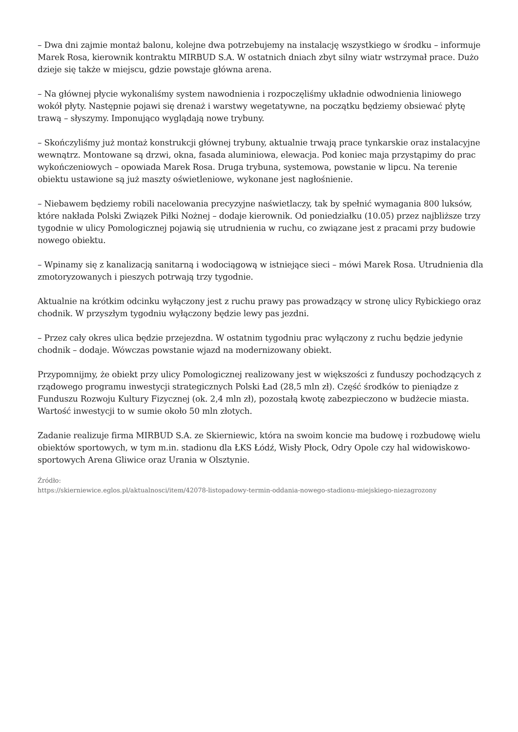– Dwa dni zajmie montaż balonu, kolejne dwa potrzebujemy na instalację wszystkiego w środku – informuje Marek Rosa, kierownik kontraktu MIRBUD S.A. W ostatnich dniach zbyt silny wiatr wstrzymał prace. Dużo dzieje się także w miejscu, gdzie powstaje główna arena.
– Na głównej płycie wykonaliśmy system nawodnienia i rozpoczęliśmy układnie odwodnienia liniowego wokół płyty. Następnie pojawi się drenaż i warstwy wegetatywne, na początku będziemy obsiewać płytę trawą – słyszymy. Imponująco wyglądają nowe trybuny.
– Skończyliśmy już montaż konstrukcji głównej trybuny, aktualnie trwają prace tynkarskie oraz instalacyjne wewnątrz. Montowane są drzwi, okna, fasada aluminiowa, elewacja. Pod koniec maja przystąpimy do prac wykończeniowych – opowiada Marek Rosa. Druga trybuna, systemowa, powstanie w lipcu. Na terenie obiektu ustawione są już maszty oświetleniowe, wykonane jest nagłośnienie.
– Niebawem będziemy robili nacelowania precyzyjne naświetlaczy, tak by spełnić wymagania 800 luksów, które nakłada Polski Związek Piłki Nożnej – dodaje kierownik. Od poniedziałku (10.05) przez najbliższe trzy tygodnie w ulicy Pomologicznej pojawią się utrudnienia w ruchu, co związane jest z pracami przy budowie nowego obiektu.
– Wpinamy się z kanalizacją sanitarną i wodociągową w istniejące sieci – mówi Marek Rosa. Utrudnienia dla zmotoryzowanych i pieszych potrwają trzy tygodnie.
Aktualnie na krótkim odcinku wyłączony jest z ruchu prawy pas prowadzący w stronę ulicy Rybickiego oraz chodnik. W przyszłym tygodniu wyłączony będzie lewy pas jezdni.
– Przez cały okres ulica będzie przejezdna. W ostatnim tygodniu prac wyłączony z ruchu będzie jedynie chodnik – dodaje. Wówczas powstanie wjazd na modernizowany obiekt.
Przypomnijmy, że obiekt przy ulicy Pomologicznej realizowany jest w większości z funduszy pochodzących z rządowego programu inwestycji strategicznych Polski Ład (28,5 mln zł). Część środków to pieniądze z Funduszu Rozwoju Kultury Fizycznej (ok. 2,4 mln zł), pozostałą kwotę zabezpieczono w budżecie miasta. Wartość inwestycji to w sumie około 50 mln złotych.
Zadanie realizuje firma MIRBUD S.A. ze Skierniewic, która na swoim koncie ma budowę i rozbudowę wielu obiektów sportowych, w tym m.in. stadionu dla ŁKS Łódź, Wisły Płock, Odry Opole czy hal widowiskowo-sportowych Arena Gliwice oraz Urania w Olsztynie.
Źródło:
https://skierniewice.eglos.pl/aktualnosci/item/42078-listopadowy-termin-oddania-nowego-stadionu-miejskiego-niezagrozony